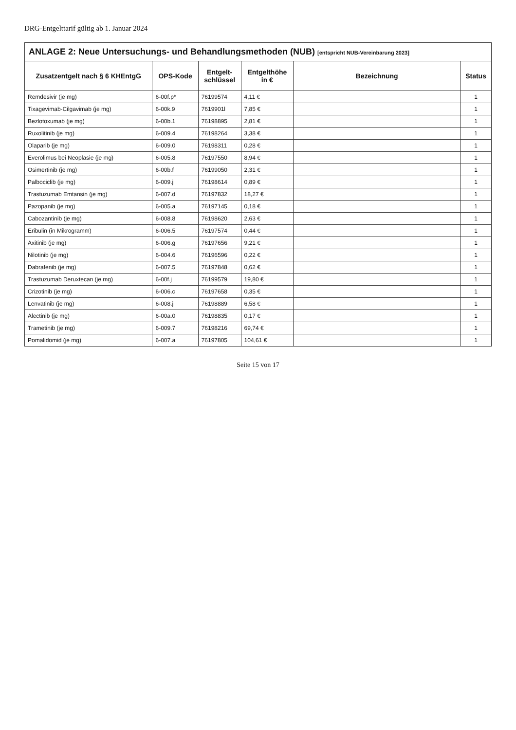DRG-Entgelttarif gültig ab 1. Januar 2024
ANLAGE 2: Neue Untersuchungs- und Behandlungsmethoden (NUB) [entspricht NUB-Vereinbarung 2023]
| Zusatzentgelt nach § 6 KHEntgG | OPS-Kode | Entgelt- schlüssel | Entgelthöhe in € | Bezeichnung | Status |
| --- | --- | --- | --- | --- | --- |
| Remdesivir (je mg) | 6-00f.p* | 76199574 | 4,11 € | | 1 |
| Tixagevimab-Cilgavimab (je mg) | 6-00k.9 | 7619901l | 7,85 € | | 1 |
| Bezlotoxumab (je mg) | 6-00b.1 | 76198895 | 2,81 € | | 1 |
| Ruxolitinib (je mg) | 6-009.4 | 76198264 | 3,38 € | | 1 |
| Olaparib (je mg) | 6-009.0 | 76198311 | 0,28 € | | 1 |
| Everolimus bei Neoplasie (je mg) | 6-005.8 | 76197550 | 8,94 € | | 1 |
| Osimertinib (je mg) | 6-00b.f | 76199050 | 2,31 € | | 1 |
| Palbociclib (je mg) | 6-009.j | 76198614 | 0,89 € | | 1 |
| Trastuzumab Emtansin (je mg) | 6-007.d | 76197832 | 18,27 € | | 1 |
| Pazopanib (je mg) | 6-005.a | 76197145 | 0,18 € | | 1 |
| Cabozantinib (je mg) | 6-008.8 | 76198620 | 2,63 € | | 1 |
| Eribulin (in Mikrogramm) | 6-006.5 | 76197574 | 0,44 € | | 1 |
| Axitinib (je mg) | 6-006.g | 76197656 | 9,21 € | | 1 |
| Nilotinib (je mg) | 6-004.6 | 76196596 | 0,22 € | | 1 |
| Dabrafenib (je mg) | 6-007.5 | 76197848 | 0,62 € | | 1 |
| Trastuzumab Deruxtecan (je mg) | 6-00f.j | 76199579 | 19,80 € | | 1 |
| Crizotinib (je mg) | 6-006.c | 76197658 | 0,35 € | | 1 |
| Lenvatinib (je mg) | 6-008.j | 76198889 | 6,58 € | | 1 |
| Alectinib (je mg) | 6-00a.0 | 76198835 | 0,17 € | | 1 |
| Trametinib (je mg) | 6-009.7 | 76198216 | 69,74 € | | 1 |
| Pomalidomid (je mg) | 6-007.a | 76197805 | 104,61 € | | 1 |
Seite 15 von 17